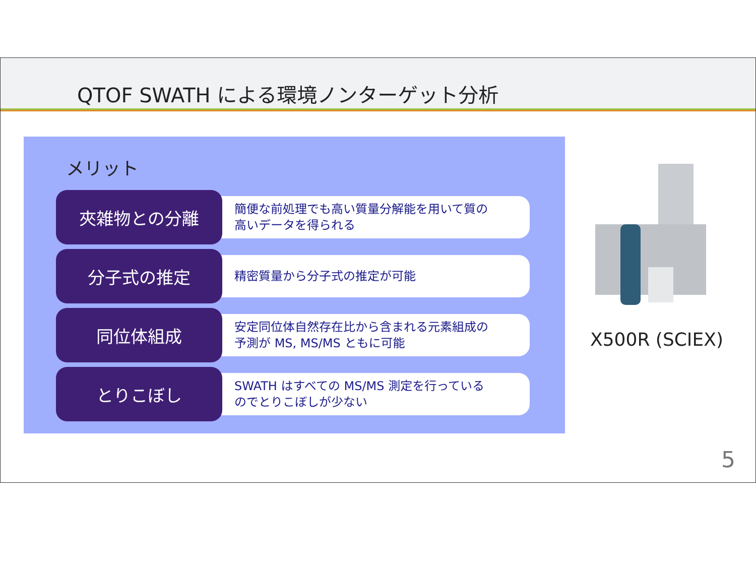QTOF SWATH による環境ノンターゲット分析
メリット
夾雑物との分離
簡便な前処理でも高い質量分解能を用いて質の
高いデータを得られる
分子式の推定
精密質量から分子式の推定が可能
同位体組成
安定同位体自然存在比から含まれる元素組成の
予測が MS, MS/MS ともに可能
とりこぼし
SWATH はすべての MS/MS 測定を行っている
のでとりこぼしが少ない
X500R (SCIEX)
5